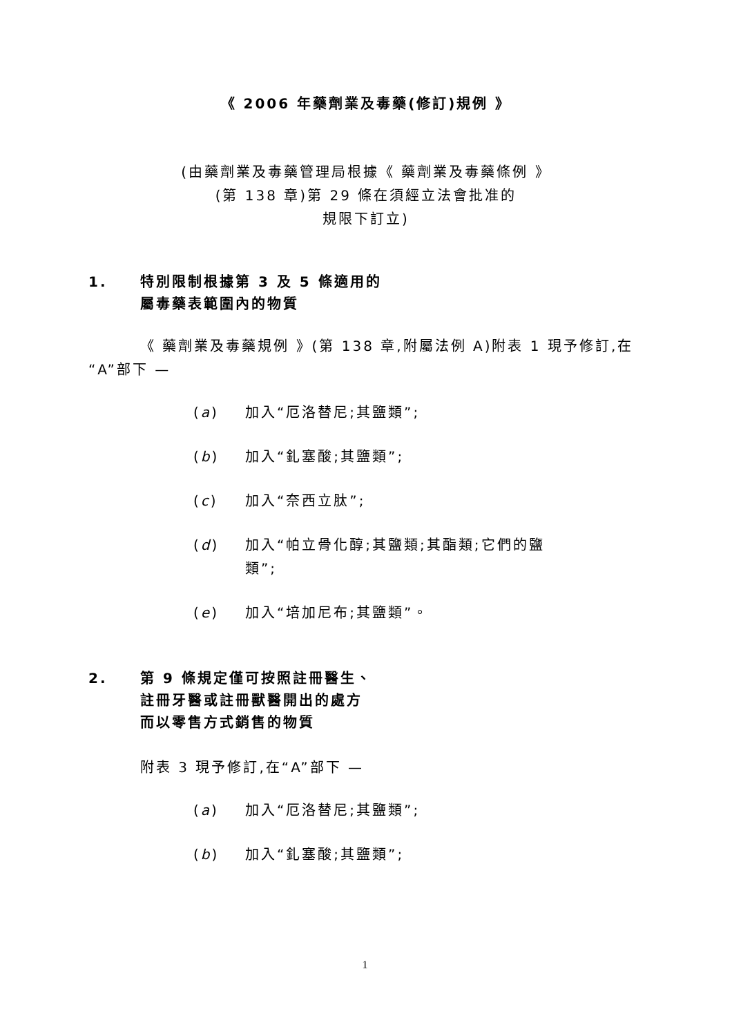《 2006 年藥劑業及毒藥(修訂)規例 》
(由藥劑業及毒藥管理局根據《 藥劑業及毒藥條例 》
(第 138 章)第 29 條在須經立法會批准的
規限下訂立)
1. 特別限制根據第 3 及 5 條適用的
屬毒藥表範圍內的物質
《 藥劑業及毒藥規例 》(第 138 章,附屬法例 A)附表 1 現予修訂,在“A”部下 —
(a) 加入“厄洛替尼;其鹽類”;
(b) 加入“釓塞酸;其鹽類”;
(c) 加入“奈西立肽”;
(d) 加入“帕立骨化醇;其鹽類;其酯類;它們的鹽
類”;
(e) 加入“培加尼布;其鹽類”。
2. 第 9 條規定僅可按照註冊醫生、
註冊牙醫或註冊獸醫開出的處方
而以零售方式銷售的物質
附表 3 現予修訂,在“A”部下 —
(a) 加入“厄洛替尼;其鹽類”;
(b) 加入“釓塞酸;其鹽類”;
1